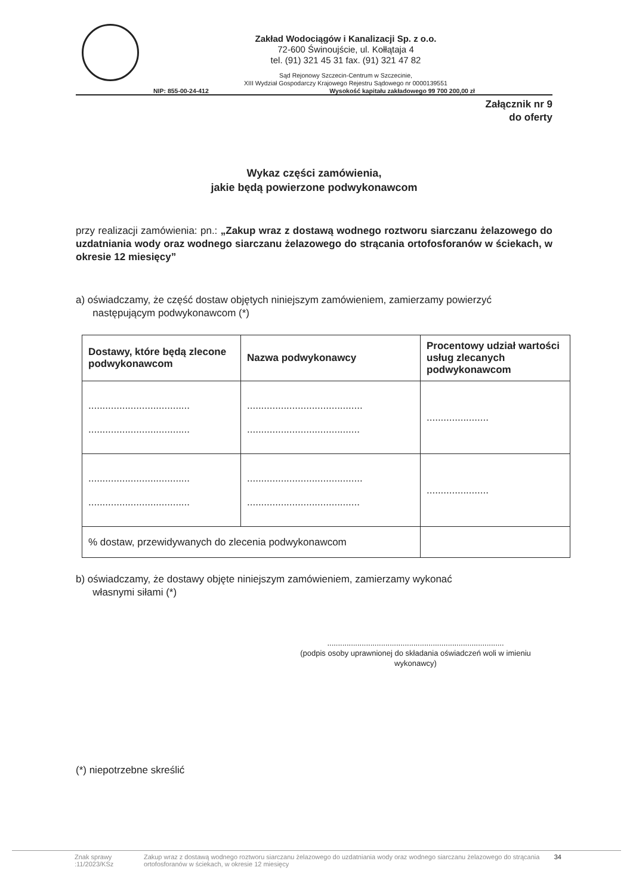Zakład Wodociągów i Kanalizacji Sp. z o.o.
72-600 Świnoujście, ul. Kołłątaja 4
tel. (91) 321 45 31 fax. (91) 321 47 82
Sąd Rejonowy Szczecin-Centrum w Szczecinie,
XIII Wydział Gospodarczy Krajowego Rejestru Sądowego nr 0000139551
NIP: 855-00-24-412 Wysokość kapitału zakładowego 99 700 200,00 zł
Załącznik nr 9
do oferty
Wykaz części zamówienia,
jakie będą powierzone podwykonawcom
przy realizacji zamówienia: pn.: „Zakup wraz z dostawą wodnego roztworu siarczanu żelazowego do uzdatniania wody oraz wodnego siarczanu żelazowego do strącania ortofosforanów w ściekach, w okresie 12 miesięcy”
a) oświadczamy, że część dostaw objętych niniejszym zamówieniem, zamierzamy powierzyć
następującym podwykonawcom (*)
| Dostawy, które będą zlecone podwykonawcom | Nazwa podwykonawcy | Procentowy udział wartości usług zlecanych podwykonawcom |
| --- | --- | --- |
| .................................... .................................... | ......................................... ........................................ | ...................... |
| .................................... .................................... | ......................................... ........................................ | ...................... |
| % dostaw, przewidywanych do zlecenia podwykonawcom | | |
b) oświadczamy, że dostawy objęte niniejszym zamówieniem, zamierzamy wykonać
własnymi siłami (*)
..................................................................................
(podpis osoby uprawnionej do składania oświadczeń woli w imieniu wykonawcy)
(*) niepotrzebne skreślić
Znak sprawy :11/2023/KSz Zakup wraz z dostawą wodnego roztworu siarczanu żelazowego do uzdatniania wody oraz wodnego siarczanu żelazowego do strącania ortofosforanów w ściekach, w okresie 12 miesięcy 34